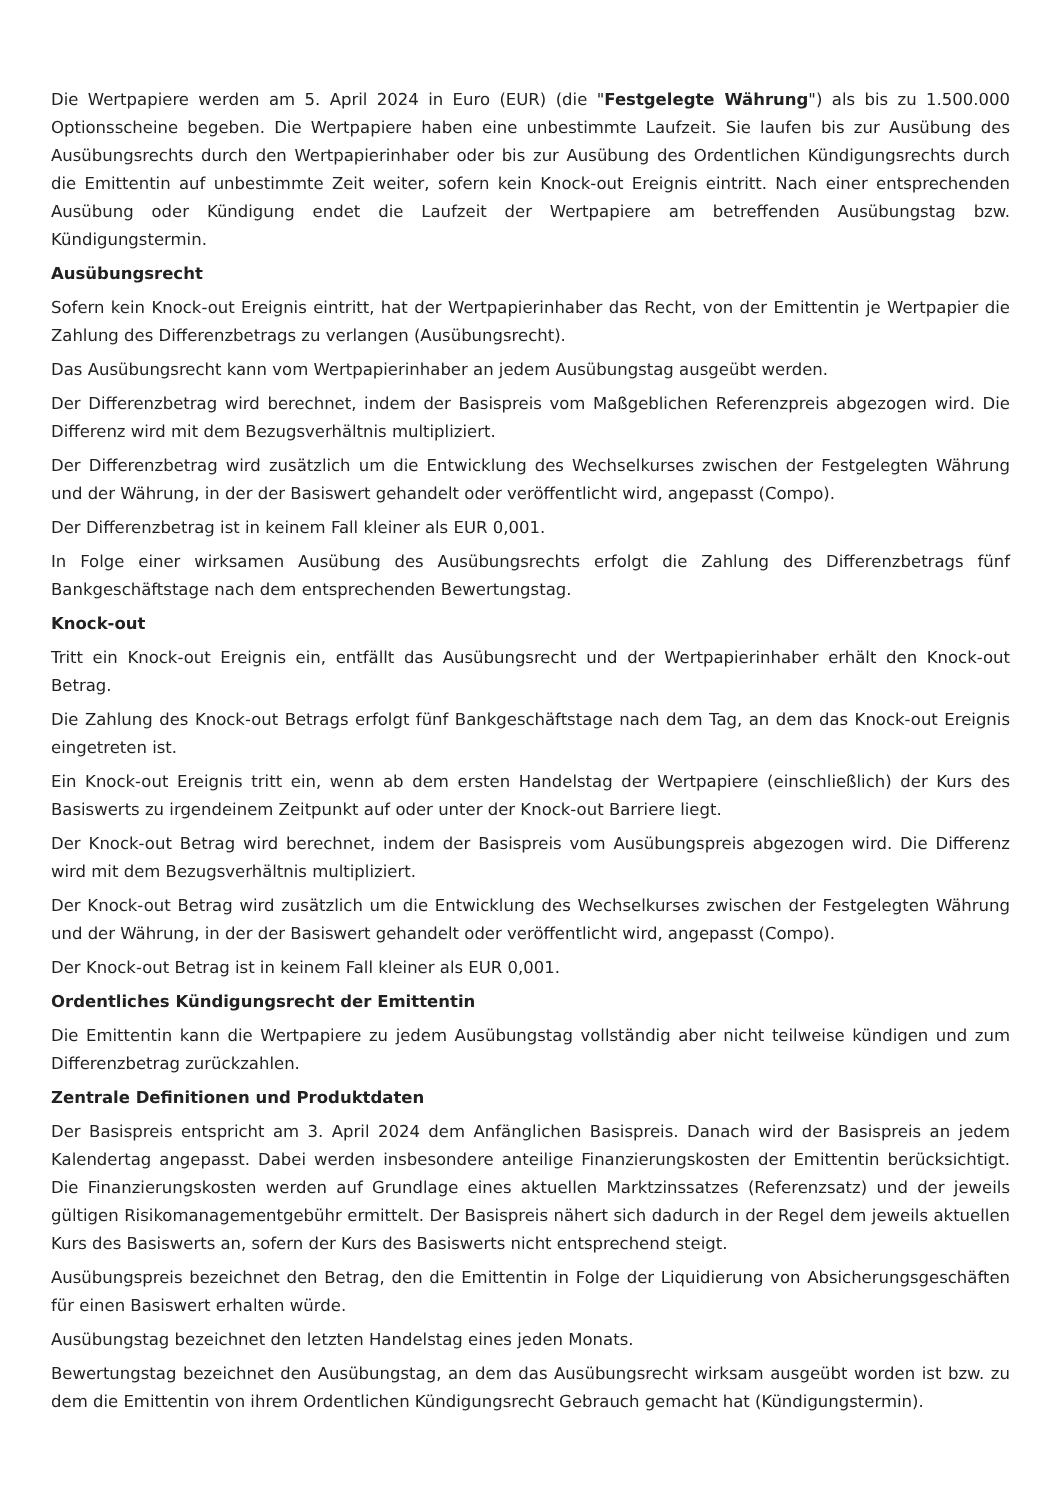Die Wertpapiere werden am 5. April 2024 in Euro (EUR) (die "Festgelegte Währung") als bis zu 1.500.000 Optionsscheine begeben. Die Wertpapiere haben eine unbestimmte Laufzeit. Sie laufen bis zur Ausübung des Ausübungsrechts durch den Wertpapierinhaber oder bis zur Ausübung des Ordentlichen Kündigungsrechts durch die Emittentin auf unbestimmte Zeit weiter, sofern kein Knock-out Ereignis eintritt. Nach einer entsprechenden Ausübung oder Kündigung endet die Laufzeit der Wertpapiere am betreffenden Ausübungstag bzw. Kündigungstermin.
Ausübungsrecht
Sofern kein Knock-out Ereignis eintritt, hat der Wertpapierinhaber das Recht, von der Emittentin je Wertpapier die Zahlung des Differenzbetrags zu verlangen (Ausübungsrecht).
Das Ausübungsrecht kann vom Wertpapierinhaber an jedem Ausübungstag ausgeübt werden.
Der Differenzbetrag wird berechnet, indem der Basispreis vom Maßgeblichen Referenzpreis abgezogen wird. Die Differenz wird mit dem Bezugsverhältnis multipliziert.
Der Differenzbetrag wird zusätzlich um die Entwicklung des Wechselkurses zwischen der Festgelegten Währung und der Währung, in der der Basiswert gehandelt oder veröffentlicht wird, angepasst (Compo).
Der Differenzbetrag ist in keinem Fall kleiner als EUR 0,001.
In Folge einer wirksamen Ausübung des Ausübungsrechts erfolgt die Zahlung des Differenzbetrags fünf Bankgeschäftstage nach dem entsprechenden Bewertungstag.
Knock-out
Tritt ein Knock-out Ereignis ein, entfällt das Ausübungsrecht und der Wertpapierinhaber erhält den Knock-out Betrag.
Die Zahlung des Knock-out Betrags erfolgt fünf Bankgeschäftstage nach dem Tag, an dem das Knock-out Ereignis eingetreten ist.
Ein Knock-out Ereignis tritt ein, wenn ab dem ersten Handelstag der Wertpapiere (einschließlich) der Kurs des Basiswerts zu irgendeinem Zeitpunkt auf oder unter der Knock-out Barriere liegt.
Der Knock-out Betrag wird berechnet, indem der Basispreis vom Ausübungspreis abgezogen wird. Die Differenz wird mit dem Bezugsverhältnis multipliziert.
Der Knock-out Betrag wird zusätzlich um die Entwicklung des Wechselkurses zwischen der Festgelegten Währung und der Währung, in der der Basiswert gehandelt oder veröffentlicht wird, angepasst (Compo).
Der Knock-out Betrag ist in keinem Fall kleiner als EUR 0,001.
Ordentliches Kündigungsrecht der Emittentin
Die Emittentin kann die Wertpapiere zu jedem Ausübungstag vollständig aber nicht teilweise kündigen und zum Differenzbetrag zurückzahlen.
Zentrale Definitionen und Produktdaten
Der Basispreis entspricht am 3. April 2024 dem Anfänglichen Basispreis. Danach wird der Basispreis an jedem Kalendertag angepasst. Dabei werden insbesondere anteilige Finanzierungskosten der Emittentin berücksichtigt. Die Finanzierungskosten werden auf Grundlage eines aktuellen Marktzinssatzes (Referenzsatz) und der jeweils gültigen Risikomanagementgebühr ermittelt. Der Basispreis nähert sich dadurch in der Regel dem jeweils aktuellen Kurs des Basiswerts an, sofern der Kurs des Basiswerts nicht entsprechend steigt.
Ausübungspreis bezeichnet den Betrag, den die Emittentin in Folge der Liquidierung von Absicherungsgeschäften für einen Basiswert erhalten würde.
Ausübungstag bezeichnet den letzten Handelstag eines jeden Monats.
Bewertungstag bezeichnet den Ausübungstag, an dem das Ausübungsrecht wirksam ausgeübt worden ist bzw. zu dem die Emittentin von ihrem Ordentlichen Kündigungsrecht Gebrauch gemacht hat (Kündigungstermin).